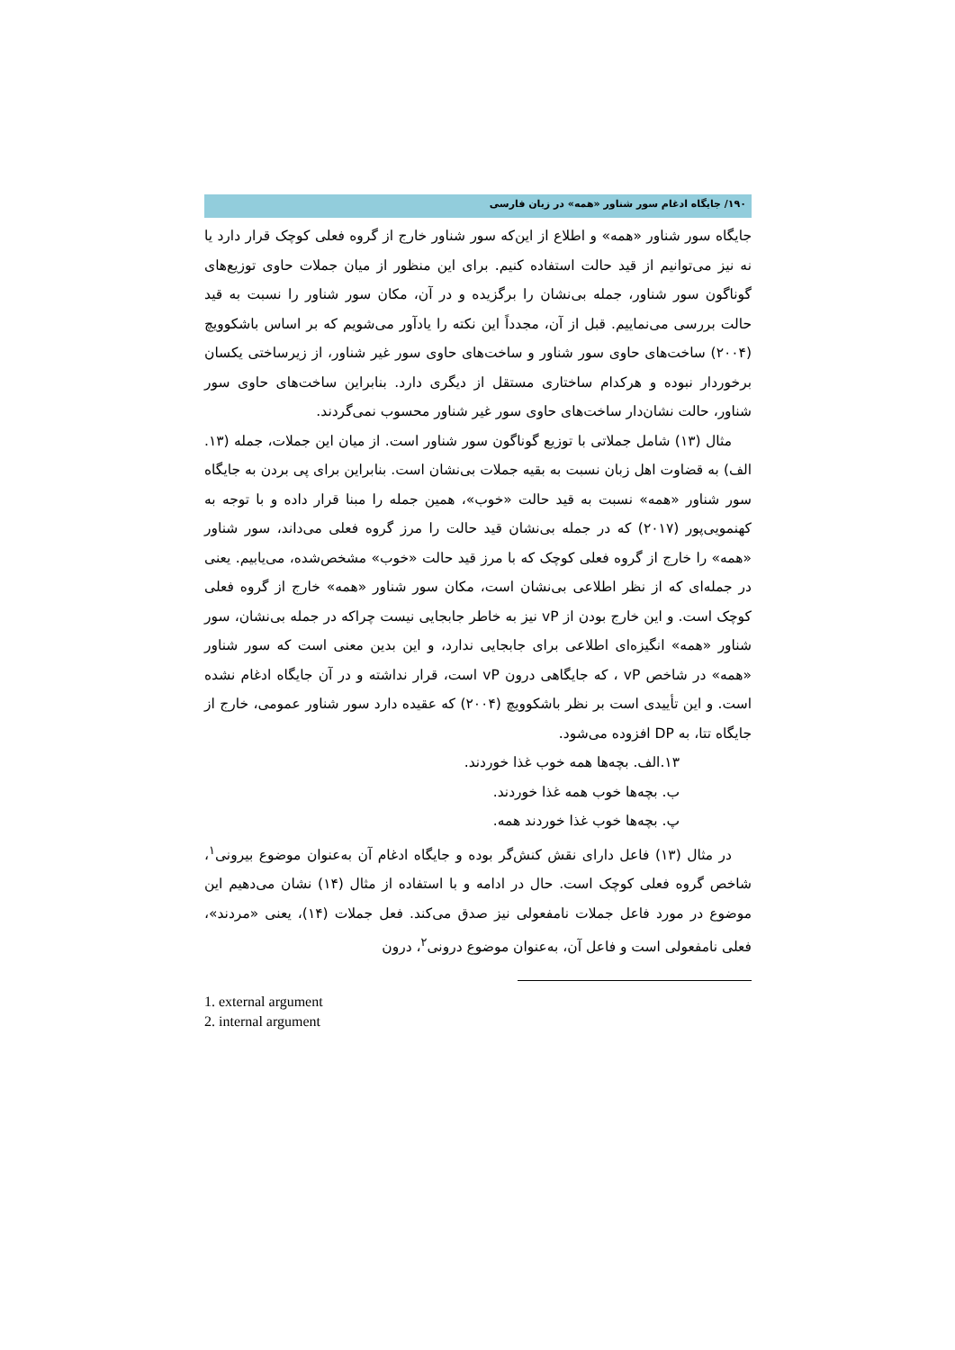۱۹۰/ جایگاه ادغام سور شناور «همه» در زبان فارسی
جایگاه سور شناور «همه» و اطلاع از این‌که سور شناور خارج از گروه فعلی کوچک قرار دارد یا نه نیز می‌توانیم از قید حالت استفاده کنیم. برای این منظور از میان جملات حاوی توزیع‌های گوناگون سور شناور، جمله بی‌نشان را برگزیده و در آن، مکان سور شناور را نسبت به قید حالت بررسی می‌نماییم. قبل از آن، مجدداً این نکته را یادآور می‌شویم که بر اساس باشکوویچ (۲۰۰۴) ساخت‌های حاوی سور شناور و ساخت‌های حاوی سور غیر شناور، از زیرساختی یکسان برخوردار نبوده و هرکدام ساختاری مستقل از دیگری دارد. بنابراین ساخت‌های حاوی سور شناور، حالت نشان‌دار ساخت‌های حاوی سور غیر شناور محسوب نمی‌گردند.
مثال (۱۳) شامل جملاتی با توزیع گوناگون سور شناور است. از میان این جملات، جمله (۱۳. الف) به قضاوت اهل زبان نسبت به بقیه جملات بی‌نشان است. بنابراین برای پی بردن به جایگاه سور شناور «همه» نسبت به قید حالت «خوب»، همین جمله را مبنا قرار داده و با توجه به کهنمویی‌پور (۲۰۱۷) که در جمله بی‌نشان قید حالت را مرز گروه فعلی می‌داند، سور شناور «همه» را خارج از گروه فعلی کوچک که با مرز قید حالت «خوب» مشخص‌شده، می‌یابیم. یعنی در جمله‌ای که از نظر اطلاعی بی‌نشان است، مکان سور شناور «همه» خارج از گروه فعلی کوچک است. و این خارج بودن از vP نیز به خاطر جابجایی نیست چراکه در جمله بی‌نشان، سور شناور «همه» انگیزه‌ای اطلاعی برای جابجایی ندارد، و این بدین معنی است که سور شناور «همه» در شاخص vP ، که جایگاهی درون vP است، قرار نداشته و در آن جایگاه ادغام نشده است. و این تأییدی است بر نظر باشکوویچ (۲۰۰۴) که عقیده دارد سور شناور عمومی، خارج از جایگاه تتا، به DP افزوده می‌شود.
۱۳.الف. بچه‌ها همه خوب غذا خوردند.
ب. بچه‌ها خوب همه غذا خوردند.
پ. بچه‌ها خوب غذا خوردند همه.
در مثال (۱۳) فاعل دارای نقش کنش‌گر بوده و جایگاه ادغام آن به‌عنوان موضوع بیرونی<sup>۱</sup>، شاخص گروه فعلی کوچک است. حال در ادامه و با استفاده از مثال (۱۴) نشان می‌دهیم این موضوع در مورد فاعل جملات نامفعولی نیز صدق می‌کند. فعل جملات (۱۴)، یعنی «مردند»، فعلی نامفعولی است و فاعل آن، به‌عنوان موضوع درونی<sup>۲</sup>، درون
1. external argument
2. internal argument